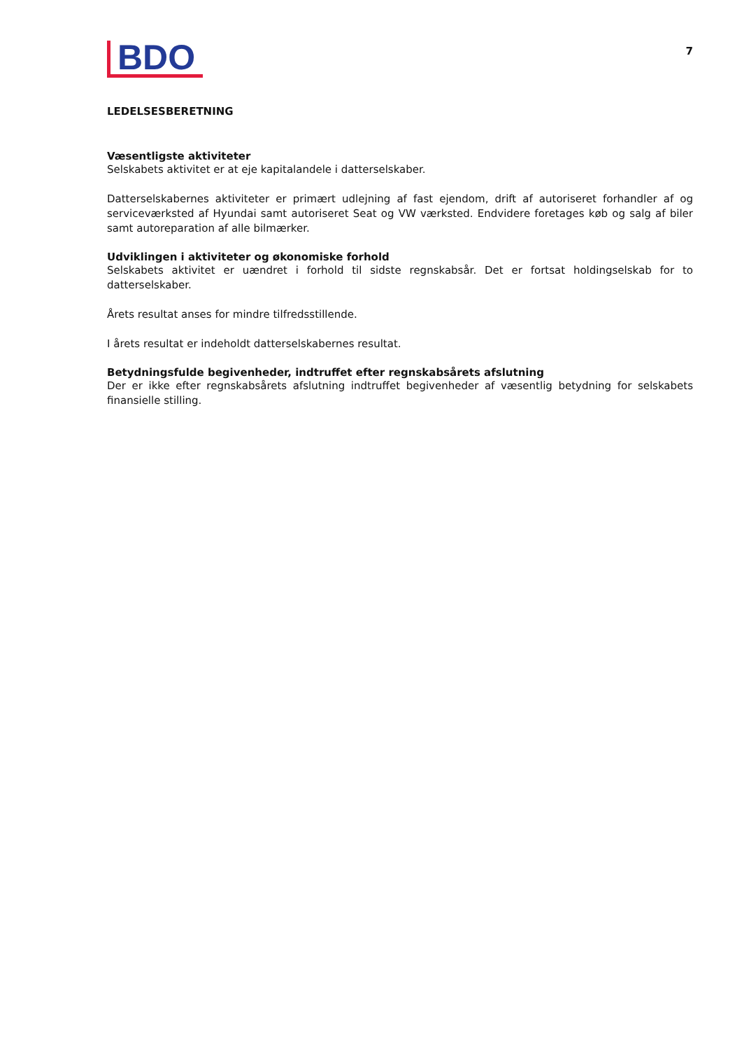BDO
7
LEDELSESBERETNING
Væsentligste aktiviteter
Selskabets aktivitet er at eje kapitalandele i datterselskaber.
Datterselskabernes aktiviteter er primært udlejning af fast ejendom, drift af autoriseret forhandler af og serviceværksted af Hyundai samt autoriseret Seat og VW værksted. Endvidere foretages køb og salg af biler samt autoreparation af alle bilmærker.
Udviklingen i aktiviteter og økonomiske forhold
Selskabets aktivitet er uændret i forhold til sidste regnskabsår. Det er fortsat holdingselskab for to datterselskaber.
Årets resultat anses for mindre tilfredsstillende.
I årets resultat er indeholdt datterselskabernes resultat.
Betydningsfulde begivenheder, indtruffet efter regnskabsårets afslutning
Der er ikke efter regnskabsårets afslutning indtruffet begivenheder af væsentlig betydning for selskabets finansielle stilling.